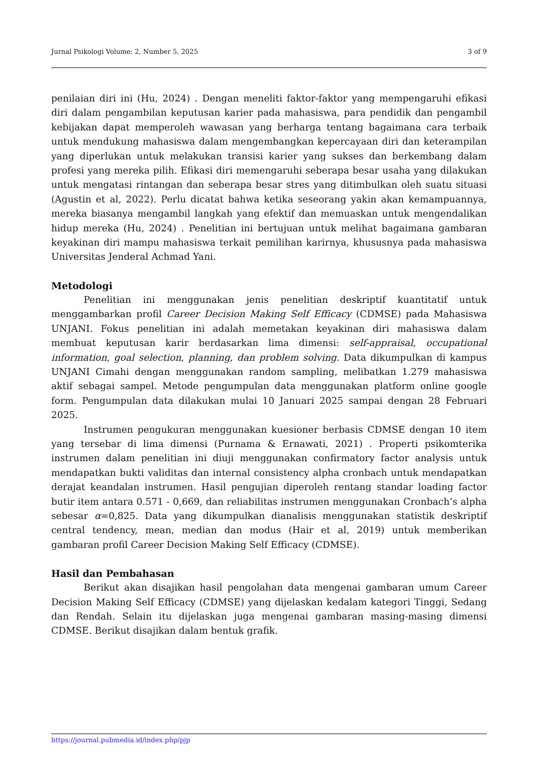Jurnal Psikologi Volume: 2, Number 5, 2025 3 of 9
penilaian diri ini (Hu, 2024) . Dengan meneliti faktor-faktor yang mempengaruhi efikasi diri dalam pengambilan keputusan karier pada mahasiswa, para pendidik dan pengambil kebijakan dapat memperoleh wawasan yang berharga tentang bagaimana cara terbaik untuk mendukung mahasiswa dalam mengembangkan kepercayaan diri dan keterampilan yang diperlukan untuk melakukan transisi karier yang sukses dan berkembang dalam profesi yang mereka pilih. Efikasi diri memengaruhi seberapa besar usaha yang dilakukan untuk mengatasi rintangan dan seberapa besar stres yang ditimbulkan oleh suatu situasi (Agustin et al, 2022). Perlu dicatat bahwa ketika seseorang yakin akan kemampuannya, mereka biasanya mengambil langkah yang efektif dan memuaskan untuk mengendalikan hidup mereka (Hu, 2024) . Penelitian ini bertujuan untuk melihat bagaimana gambaran keyakinan diri mampu mahasiswa terkait pemilihan karirnya, khususnya pada mahasiswa Universitas Jenderal Achmad Yani.
Metodologi
Penelitian ini menggunakan jenis penelitian deskriptif kuantitatif untuk menggambarkan profil Career Decision Making Self Efficacy (CDMSE) pada Mahasiswa UNJANI. Fokus penelitian ini adalah memetakan keyakinan diri mahasiswa dalam membuat keputusan karir berdasarkan lima dimensi: self-appraisal, occupational information, goal selection, planning, dan problem solving. Data dikumpulkan di kampus UNJANI Cimahi dengan menggunakan random sampling, melibatkan 1.279 mahasiswa aktif sebagai sampel. Metode pengumpulan data menggunakan platform online google form. Pengumpulan data dilakukan mulai 10 Januari 2025 sampai dengan 28 Februari 2025.
Instrumen pengukuran menggunakan kuesioner berbasis CDMSE dengan 10 item yang tersebar di lima dimensi (Purnama & Ernawati, 2021) . Properti psikomterika instrumen dalam penelitian ini diuji menggunakan confirmatory factor analysis untuk mendapatkan bukti validitas dan internal consistency alpha cronbach untuk mendapatkan derajat keandalan instrumen. Hasil pengujian diperoleh rentang standar loading factor butir item antara 0.571 - 0,669, dan reliabilitas instrumen menggunakan Cronbach’s alpha sebesar α=0,825. Data yang dikumpulkan dianalisis menggunakan statistik deskriptif central tendency, mean, median dan modus (Hair et al, 2019) untuk memberikan gambaran profil Career Decision Making Self Efficacy (CDMSE).
Hasil dan Pembahasan
Berikut akan disajikan hasil pengolahan data mengenai gambaran umum Career Decision Making Self Efficacy (CDMSE) yang dijelaskan kedalam kategori Tinggi, Sedang dan Rendah. Selain itu dijelaskan juga mengenai gambaran masing-masing dimensi CDMSE. Berikut disajikan dalam bentuk grafik.
https://journal.pubmedia.id/index.php/pjp